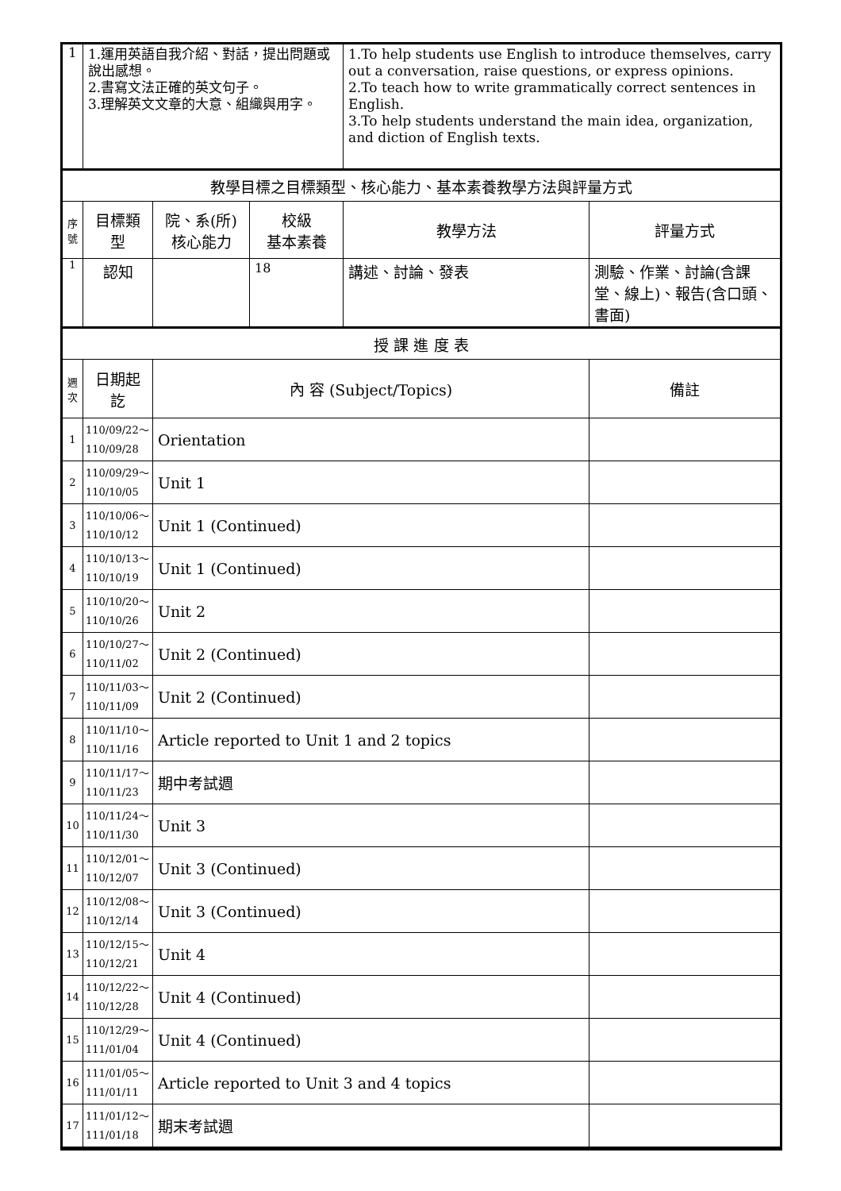| 1 | 1.運用英語自我介紹、對話，提出問題或說出感想。 2.書寫文法正確的英文句子。 3.理解英文文章的大意、組織與用字。 | | | 1.To help students use English to introduce themselves, carry out a conversation, raise questions, or express opinions. 2.To teach how to write grammatically correct sentences in English. 3.To help students understand the main idea, organization, and diction of English texts. | |
| 教學目標之目標類型、核心能力、基本素養教學方法與評量方式 | | | | | |
| 序 號 | 目標類型 | 院、系(所) 核心能力 | 校級 基本素養 | 教學方法 | 評量方式 |
| 1 | 認知 | | 18 | 講述、討論、發表 | 測驗、作業、討論(含課堂、線上)、報告(含口頭、書面) |
| 授 課 進 度 表 | | | | | |
| 週 次 | 日期起訖 | 內 容 (Subject/Topics) | | | 備註 |
| 1 | 110/09/22～ 110/09/28 | Orientation | | | |
| 2 | 110/09/29～ 110/10/05 | Unit 1 | | | |
| 3 | 110/10/06～ 110/10/12 | Unit 1 (Continued) | | | |
| 4 | 110/10/13～ 110/10/19 | Unit 1 (Continued) | | | |
| 5 | 110/10/20～ 110/10/26 | Unit 2 | | | |
| 6 | 110/10/27～ 110/11/02 | Unit 2 (Continued) | | | |
| 7 | 110/11/03～ 110/11/09 | Unit 2 (Continued) | | | |
| 8 | 110/11/10～ 110/11/16 | Article reported to Unit 1 and 2 topics | | | |
| 9 | 110/11/17～ 110/11/23 | 期中考試週 | | | |
| 10 | 110/11/24～ 110/11/30 | Unit 3 | | | |
| 11 | 110/12/01～ 110/12/07 | Unit 3 (Continued) | | | |
| 12 | 110/12/08～ 110/12/14 | Unit 3 (Continued) | | | |
| 13 | 110/12/15～ 110/12/21 | Unit 4 | | | |
| 14 | 110/12/22～ 110/12/28 | Unit 4 (Continued) | | | |
| 15 | 110/12/29～ 111/01/04 | Unit 4 (Continued) | | | |
| 16 | 111/01/05～ 111/01/11 | Article reported to Unit 3 and 4 topics | | | |
| 17 | 111/01/12～ 111/01/18 | 期末考試週 | | | |